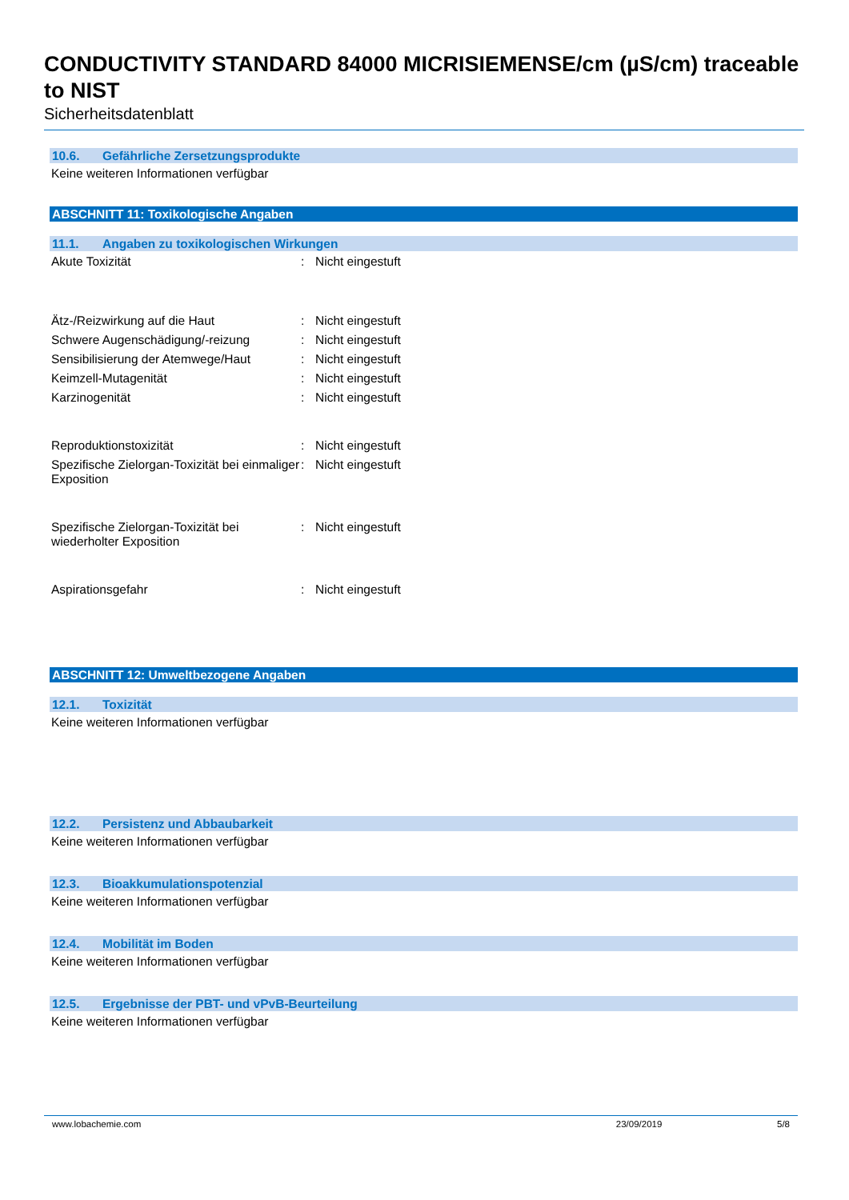CONDUCTIVITY STANDARD 84000 MICRISIEMENSE/cm (µS/cm) traceable to NIST
Sicherheitsdatenblatt
10.6. Gefährliche Zersetzungsprodukte
Keine weiteren Informationen verfügbar
ABSCHNITT 11: Toxikologische Angaben
11.1. Angaben zu toxikologischen Wirkungen
Akute Toxizität : Nicht eingestuft
Ätz-/Reizwirkung auf die Haut : Nicht eingestuft
Schwere Augenschädigung/-reizung : Nicht eingestuft
Sensibilisierung der Atemwege/Haut
: Nicht eingestuft
Keimzell-Mutagenität : Nicht eingestuft
Karzinogenität : Nicht eingestuft
Reproduktionstoxizität : Nicht eingestuft
Spezifische Zielorgan-Toxizität bei einmaliger Exposition
: Nicht eingestuft
Spezifische Zielorgan-Toxizität bei wiederholter Exposition
: Nicht eingestuft
Aspirationsgefahr : Nicht eingestuft
ABSCHNITT 12: Umweltbezogene Angaben
12.1. Toxizität
Keine weiteren Informationen verfügbar
12.2. Persistenz und Abbaubarkeit
Keine weiteren Informationen verfügbar
12.3. Bioakkumulationspotenzial
Keine weiteren Informationen verfügbar
12.4. Mobilität im Boden
Keine weiteren Informationen verfügbar
12.5. Ergebnisse der PBT- und vPvB-Beurteilung
Keine weiteren Informationen verfügbar
www.lobachemie.com 23/09/2019 5/8